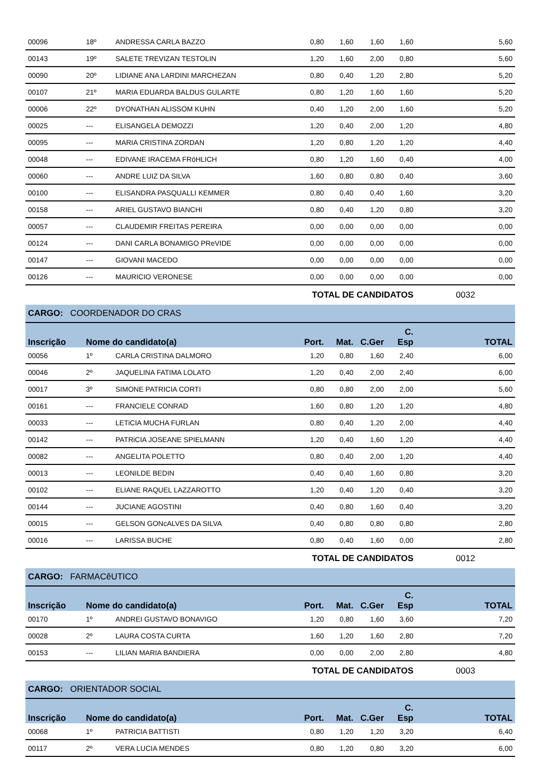| 00096 | 18º | ANDRESSA CARLA BAZZO | 0,80 | 1,60 | 1,60 | 1,60 | 5,60 |
| 00143 | 19º | SALETE TREVIZAN TESTOLIN | 1,20 | 1,60 | 2,00 | 0,80 | 5,60 |
| 00090 | 20º | LIDIANE ANA LARDINI MARCHEZAN | 0,80 | 0,40 | 1,20 | 2,80 | 5,20 |
| 00107 | 21º | MARIA EDUARDA BALDUS GULARTE | 0,80 | 1,20 | 1,60 | 1,60 | 5,20 |
| 00006 | 22º | DYONATHAN ALISSOM KUHN | 0,40 | 1,20 | 2,00 | 1,60 | 5,20 |
| 00025 | --- | ELISANGELA DEMOZZI | 1,20 | 0,40 | 2,00 | 1,20 | 4,80 |
| 00095 | --- | MARIA CRISTINA ZORDAN | 1,20 | 0,80 | 1,20 | 1,20 | 4,40 |
| 00048 | --- | EDIVANE IRACEMA FRöHLICH | 0,80 | 1,20 | 1,60 | 0,40 | 4,00 |
| 00060 | --- | ANDRE LUIZ DA SILVA | 1,60 | 0,80 | 0,80 | 0,40 | 3,60 |
| 00100 | --- | ELISANDRA PASQUALLI KEMMER | 0,80 | 0,40 | 0,40 | 1,60 | 3,20 |
| 00158 | --- | ARIEL GUSTAVO BIANCHI | 0,80 | 0,40 | 1,20 | 0,80 | 3,20 |
| 00057 | --- | CLAUDEMIR FREITAS PEREIRA | 0,00 | 0,00 | 0,00 | 0,00 | 0,00 |
| 00124 | --- | DANI CARLA BONAMIGO PReVIDE | 0,00 | 0,00 | 0,00 | 0,00 | 0,00 |
| 00147 | --- | GIOVANI MACEDO | 0,00 | 0,00 | 0,00 | 0,00 | 0,00 |
| 00126 | --- | MAURICIO VERONESE | 0,00 | 0,00 | 0,00 | 0,00 | 0,00 |
| | | | TOTAL DE CANDIDATOS | | | | 0032 |
| CARGO: COORDENADOR DO CRAS | | | | | | | |
| Inscrição | Nome do candidato(a) | | Port. | Mat. | C.Ger | C. Esp | TOTAL |
| 00056 | 1º | CARLA CRISTINA DALMORO | 1,20 | 0,80 | 1,60 | 2,40 | 6,00 |
| 00046 | 2º | JAQUELINA FATIMA LOLATO | 1,20 | 0,40 | 2,00 | 2,40 | 6,00 |
| 00017 | 3º | SIMONE PATRICIA CORTI | 0,80 | 0,80 | 2,00 | 2,00 | 5,60 |
| 00161 | --- | FRANCIELE CONRAD | 1,60 | 0,80 | 1,20 | 1,20 | 4,80 |
| 00033 | --- | LETiCIA MUCHA FURLAN | 0,80 | 0,40 | 1,20 | 2,00 | 4,40 |
| 00142 | --- | PATRiCIA JOSEANE SPIELMANN | 1,20 | 0,40 | 1,60 | 1,20 | 4,40 |
| 00082 | --- | ANGELITA POLETTO | 0,80 | 0,40 | 2,00 | 1,20 | 4,40 |
| 00013 | --- | LEONILDE BEDIN | 0,40 | 0,40 | 1,60 | 0,80 | 3,20 |
| 00102 | --- | ELIANE RAQUEL LAZZAROTTO | 1,20 | 0,40 | 1,20 | 0,40 | 3,20 |
| 00144 | --- | JUCIANE AGOSTINI | 0,40 | 0,80 | 1,60 | 0,40 | 3,20 |
| 00015 | --- | GELSON GONcALVES DA SILVA | 0,40 | 0,80 | 0,80 | 0,80 | 2,80 |
| 00016 | --- | LARISSA BUCHE | 0,80 | 0,40 | 1,60 | 0,00 | 2,80 |
| | | | TOTAL DE CANDIDATOS | | | | 0012 |
| CARGO: FARMACêUTICO | | | | | | | |
| Inscrição | Nome do candidato(a) | | Port. | Mat. | C.Ger | C. Esp | TOTAL |
| 00170 | 1º | ANDREI GUSTAVO BONAVIGO | 1,20 | 0,80 | 1,60 | 3,60 | 7,20 |
| 00028 | 2º | LAURA COSTA CURTA | 1,60 | 1,20 | 1,60 | 2,80 | 7,20 |
| 00153 | --- | LILIAN MARIA BANDIERA | 0,00 | 0,00 | 2,00 | 2,80 | 4,80 |
| | | | TOTAL DE CANDIDATOS | | | | 0003 |
| CARGO: ORIENTADOR SOCIAL | | | | | | | |
| Inscrição | Nome do candidato(a) | | Port. | Mat. | C.Ger | C. Esp | TOTAL |
| 00068 | 1º | PATRICIA BATTISTI | 0,80 | 1,20 | 1,20 | 3,20 | 6,40 |
| 00117 | 2º | VERA LUCIA MENDES | 0,80 | 1,20 | 0,80 | 3,20 | 6,00 |